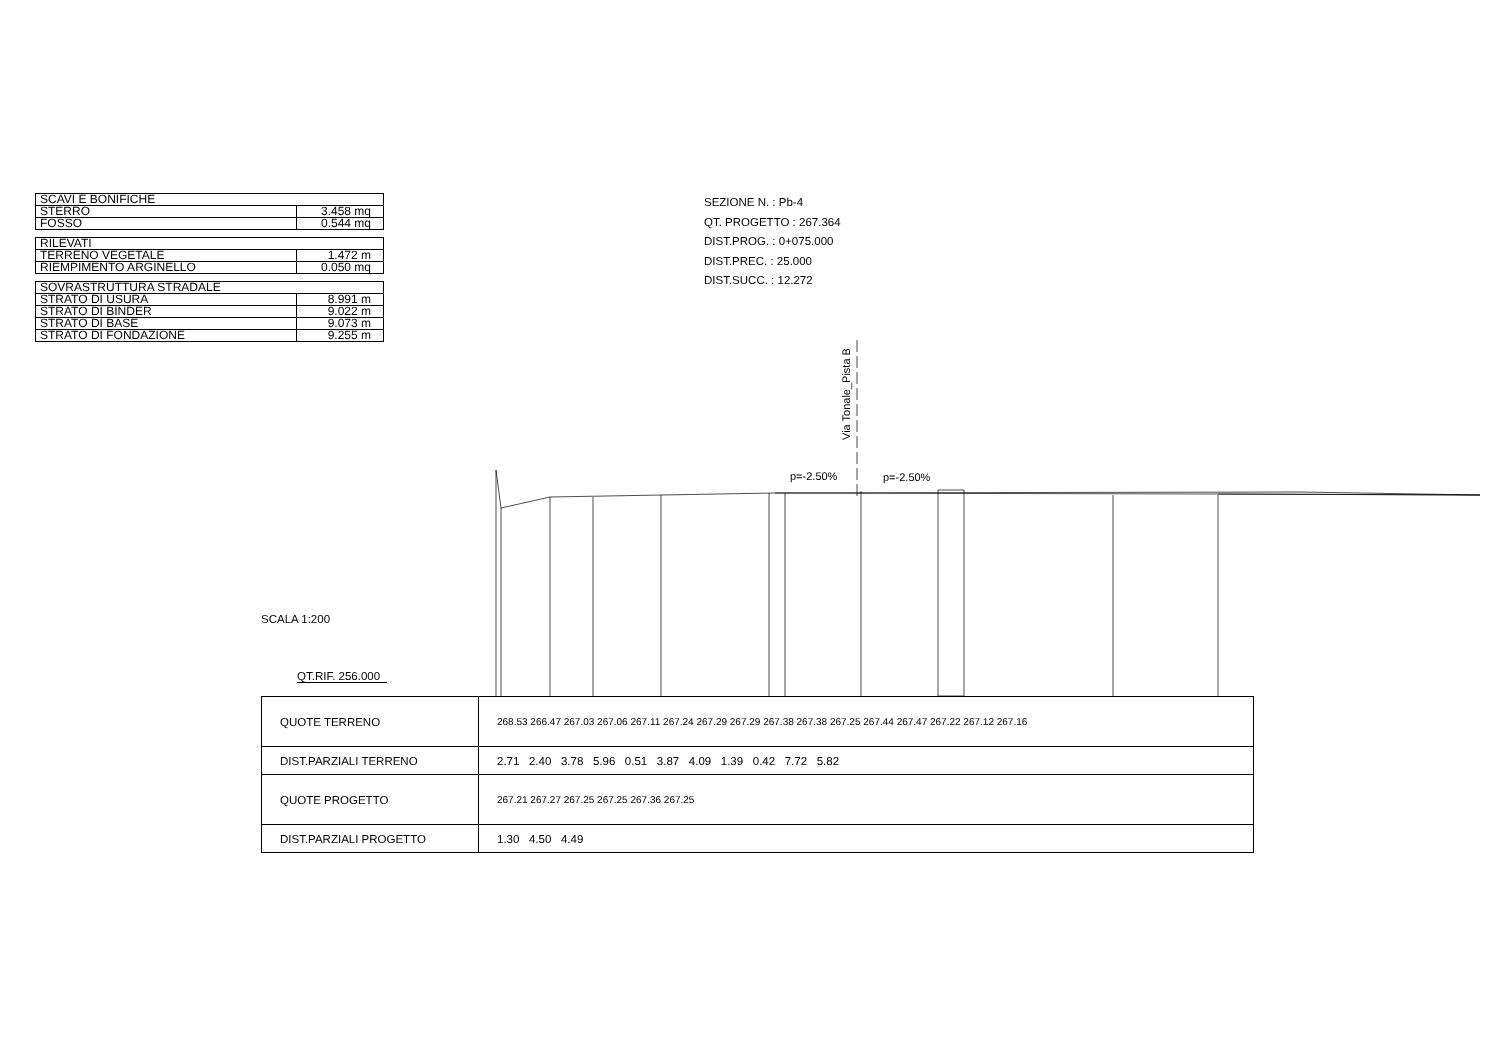| SCAVI E BONIFICHE | |
| STERRO | 3.458 mq |
| FOSSO | 0.544 mq |
| RILEVATI | |
| TERRENO VEGETALE | 1.472 m |
| RIEMPIMENTO ARGINELLO | 0.050 mq |
| SOVRASTRUTTURA STRADALE | |
| STRATO DI USURA | 8.991 m |
| STRATO DI BINDER | 9.022 m |
| STRATO DI BASE | 9.073 m |
| STRATO DI FONDAZIONE | 9.255 m |
SEZIONE N. : Pb-4
QT. PROGETTO : 267.364
DIST.PROG. : 0+075.000
DIST.PREC. : 25.000
DIST.SUCC. : 12.272
p=-2.50% p=-2.50%
Via Tonale_Pista B
SCALA 1:200
QT.RIF. 256.000
| QUOTE TERRENO | 268.53 266.47 267.03 267.06 267.11 267.24 267.29 267.29 267.38 267.38 267.25 267.44 267.47 267.22 267.12 267.16 |
| DIST.PARZIALI TERRENO | 2.71 2.40 3.78 5.96 0.51 3.87 4.09 1.39 0.42 7.72 5.82 |
| QUOTE PROGETTO | 267.21 267.27 267.25 267.25 267.36 267.25 |
| DIST.PARZIALI PROGETTO | 1.30 4.50 4.49 |